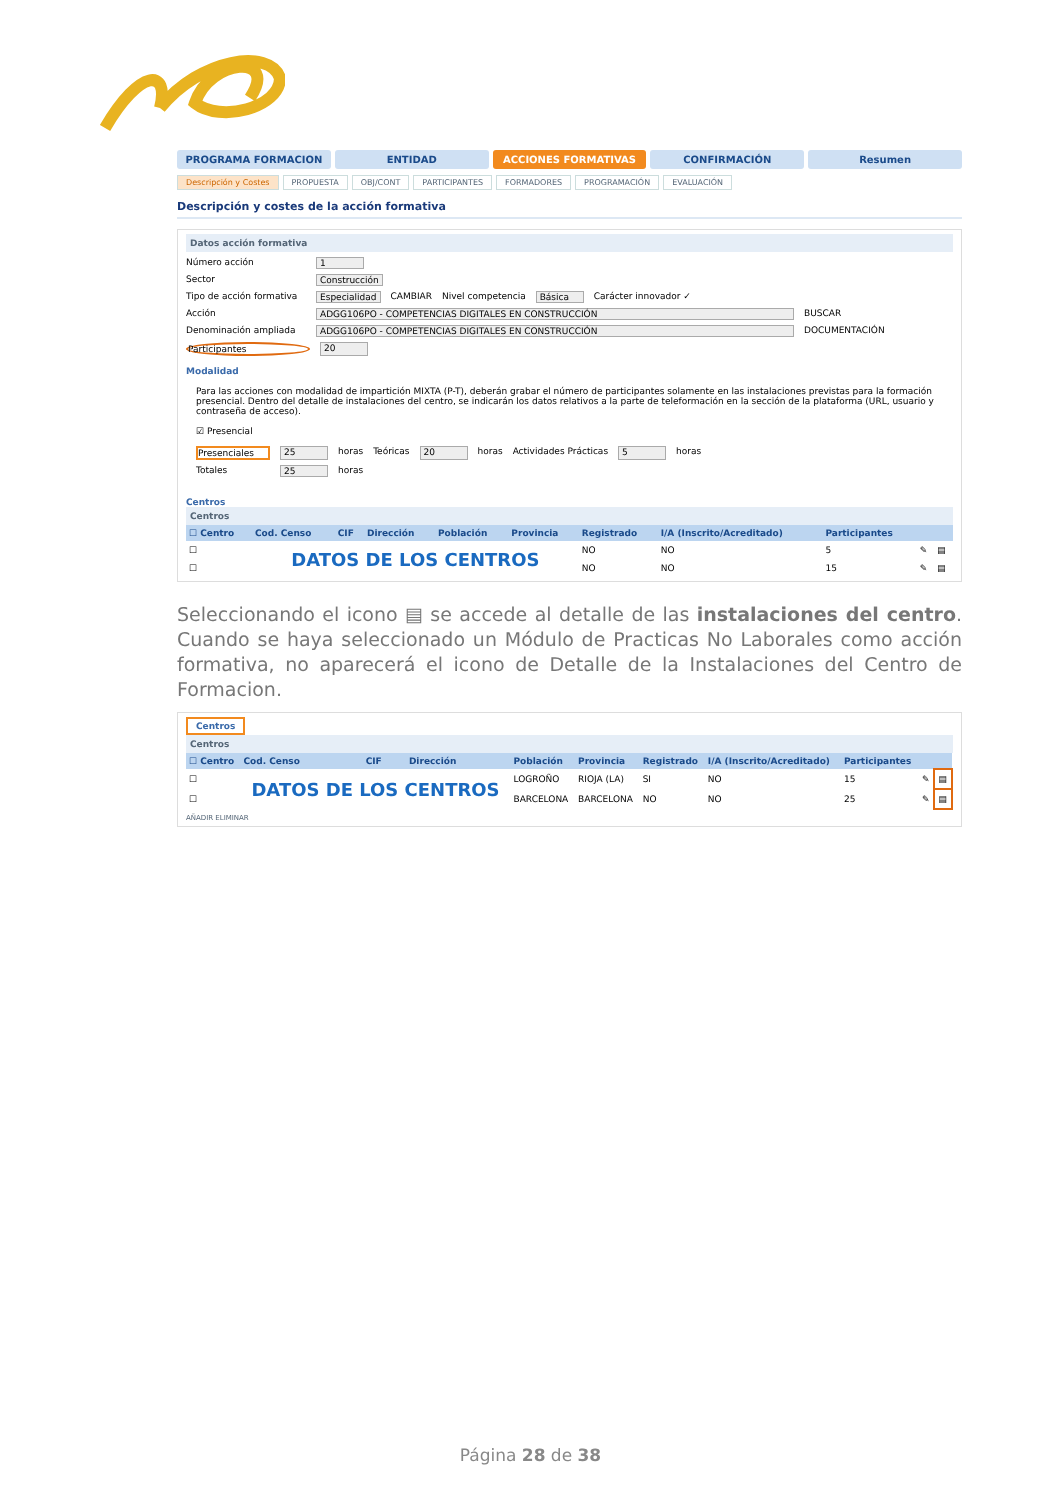PROGRAMA FORMACION ENTIDAD ACCIONES FORMATIVAS CONFIRMACIÓN Resumen
Descripción y Costes PROPUESTA OBJ/CONT PARTICIPANTES FORMADORES PROGRAMACIÓN EVALUACIÓN
Descripción y costes de la acción formativa
Datos acción formativa
Número acción 1
Sector Construcción
Tipo de acción formativa Especialidad CAMBIAR Nivel competencia Básica Carácter innovador ✓
Acción ADGG106PO - COMPETENCIAS DIGITALES EN CONSTRUCCIÓN BUSCAR
Denominación ampliada ADGG106PO - COMPETENCIAS DIGITALES EN CONSTRUCCIÓN DOCUMENTACIÓN
Participantes 20
Modalidad
Para las acciones con modalidad de impartición MIXTA (P-T), deberán grabar el número de participantes solamente en las instalaciones previstas para la formación presencial. Dentro del detalle de instalaciones del centro, se indicarán los datos relativos a la parte de teleformación en la sección de la plataforma (URL, usuario y contraseña de acceso).
☑ Presencial
Presenciales 25 horas Teóricas 20 horas Actividades Prácticas 5 horas
Totales 25 horas
Centros
Centros
| ☐ Centro | Cod. Censo | CIF | Dirección | Población | Provincia | Registrado | I/A (Inscrito/Acreditado) | Participantes | | |
| --- | --- | --- | --- | --- | --- | --- | --- | --- | --- | --- |
| ☐ | DATOS DE LOS CENTROS | | | | | NO | NO | 5 | ✎ | ▤ |
| ☐ | | | | | | NO | NO | 15 | ✎ | ▤ |
Seleccionando el icono ▤ se accede al detalle de las instalaciones del centro. Cuando se haya seleccionado un Módulo de Practicas No Laborales como acción formativa, no aparecerá el icono de Detalle de la Instalaciones del Centro de Formacion.
Centros
Centros
| ☐ Centro | Cod. Censo | CIF | Dirección | Población | Provincia | Registrado | I/A (Inscrito/Acreditado) | Participantes | | |
| --- | --- | --- | --- | --- | --- | --- | --- | --- | --- | --- |
| ☐ | DATOS DE LOS CENTROS | | | LOGROÑO | RIOJA (LA) | SI | NO | 15 | ✎ | ▤ |
| ☐ | | | | BARCELONA | BARCELONA | NO | NO | 25 | ✎ | ▤ |
AÑADIR ELIMINAR
Página 28 de 38